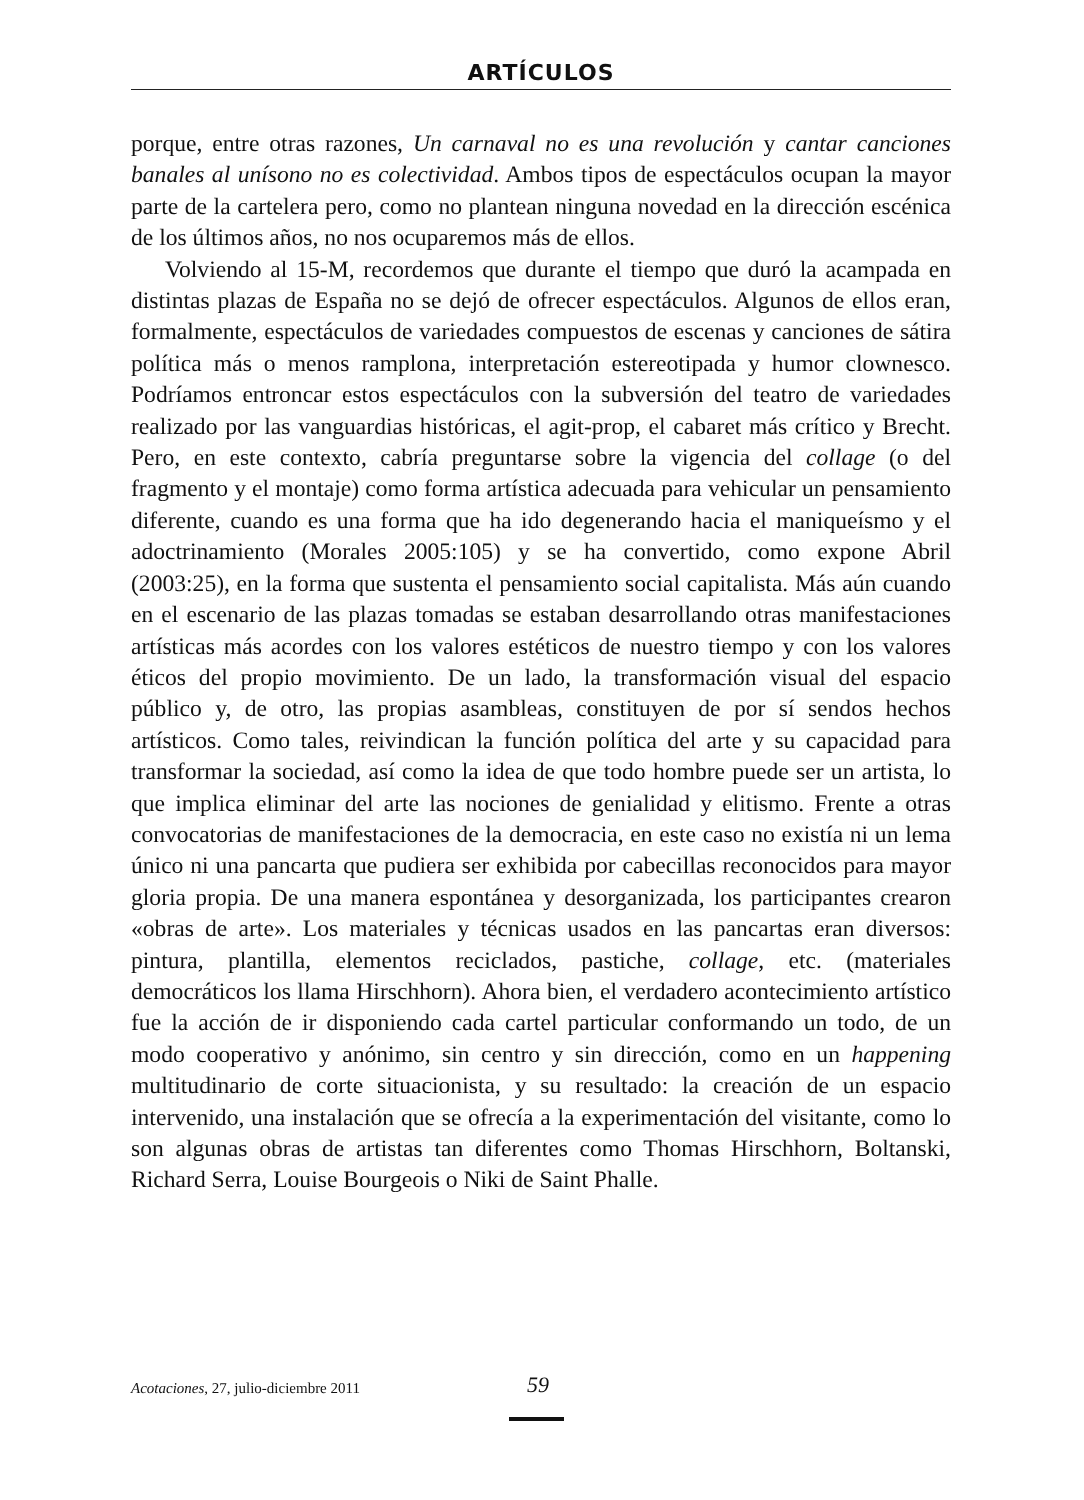ARTÍCULOS
porque, entre otras razones, Un carnaval no es una revolución y cantar canciones banales al unísono no es colectividad. Ambos tipos de espectáculos ocupan la mayor parte de la cartelera pero, como no plantean ninguna novedad en la dirección escénica de los últimos años, no nos ocuparemos más de ellos.
Volviendo al 15-M, recordemos que durante el tiempo que duró la acampada en distintas plazas de España no se dejó de ofrecer espectáculos. Algunos de ellos eran, formalmente, espectáculos de variedades compuestos de escenas y canciones de sátira política más o menos ramplona, interpretación estereotipada y humor clownesco. Podríamos entroncar estos espectáculos con la subversión del teatro de variedades realizado por las vanguardias históricas, el agit-prop, el cabaret más crítico y Brecht. Pero, en este contexto, cabría preguntarse sobre la vigencia del collage (o del fragmento y el montaje) como forma artística adecuada para vehicular un pensamiento diferente, cuando es una forma que ha ido degenerando hacia el maniqueísmo y el adoctrinamiento (Morales 2005:105) y se ha convertido, como expone Abril (2003:25), en la forma que sustenta el pensamiento social capitalista. Más aún cuando en el escenario de las plazas tomadas se estaban desarrollando otras manifestaciones artísticas más acordes con los valores estéticos de nuestro tiempo y con los valores éticos del propio movimiento. De un lado, la transformación visual del espacio público y, de otro, las propias asambleas, constituyen de por sí sendos hechos artísticos. Como tales, reivindican la función política del arte y su capacidad para transformar la sociedad, así como la idea de que todo hombre puede ser un artista, lo que implica eliminar del arte las nociones de genialidad y elitismo. Frente a otras convocatorias de manifestaciones de la democracia, en este caso no existía ni un lema único ni una pancarta que pudiera ser exhibida por cabecillas reconocidos para mayor gloria propia. De una manera espontánea y desorganizada, los participantes crearon «obras de arte». Los materiales y técnicas usados en las pancartas eran diversos: pintura, plantilla, elementos reciclados, pastiche, collage, etc. (materiales democráticos los llama Hirschhorn). Ahora bien, el verdadero acontecimiento artístico fue la acción de ir disponiendo cada cartel particular conformando un todo, de un modo cooperativo y anónimo, sin centro y sin dirección, como en un happening multitudinario de corte situacionista, y su resultado: la creación de un espacio intervenido, una instalación que se ofrecía a la experimentación del visitante, como lo son algunas obras de artistas tan diferentes como Thomas Hirschhorn, Boltanski, Richard Serra, Louise Bourgeois o Niki de Saint Phalle.
Acotaciones, 27, julio-diciembre 2011 59